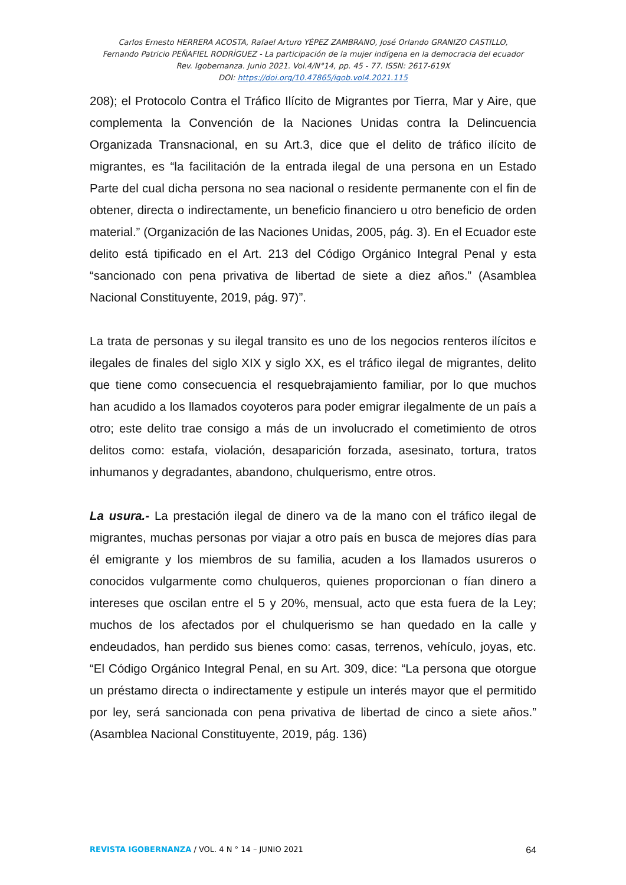Carlos Ernesto HERRERA ACOSTA, Rafael Arturo YÉPEZ ZAMBRANO, José Orlando GRANIZO CASTILLO,
Fernando Patricio PEÑAFIEL RODRÍGUEZ - La participación de la mujer indígena en la democracia del ecuador
Rev. Igobernanza. Junio 2021. Vol.4/N°14, pp. 45 - 77. ISSN: 2617-619X
DOI: https://doi.org/10.47865/igob.vol4.2021.115
208); el Protocolo Contra el Tráfico Ilícito de Migrantes por Tierra, Mar y Aire, que complementa la Convención de la Naciones Unidas contra la Delincuencia Organizada Transnacional, en su Art.3, dice que el delito de tráfico ilícito de migrantes, es “la facilitación de la entrada ilegal de una persona en un Estado Parte del cual dicha persona no sea nacional o residente permanente con el fin de obtener, directa o indirectamente, un beneficio financiero u otro beneficio de orden material.” (Organización de las Naciones Unidas, 2005, pág. 3). En el Ecuador este delito está tipificado en el Art. 213 del Código Orgánico Integral Penal y esta “sancionado con pena privativa de libertad de siete a diez años.” (Asamblea Nacional Constituyente, 2019, pág. 97)”.
La trata de personas y su ilegal transito es uno de los negocios renteros ilícitos e ilegales de finales del siglo XIX y siglo XX, es el tráfico ilegal de migrantes, delito que tiene como consecuencia el resquebrajamiento familiar, por lo que muchos han acudido a los llamados coyoteros para poder emigrar ilegalmente de un país a otro; este delito trae consigo a más de un involucrado el cometimiento de otros delitos como: estafa, violación, desaparición forzada, asesinato, tortura, tratos inhumanos y degradantes, abandono, chulquerismo, entre otros.
La usura.- La prestación ilegal de dinero va de la mano con el tráfico ilegal de migrantes, muchas personas por viajar a otro país en busca de mejores días para él emigrante y los miembros de su familia, acuden a los llamados usureros o conocidos vulgarmente como chulqueros, quienes proporcionan o fían dinero a intereses que oscilan entre el 5 y 20%, mensual, acto que esta fuera de la Ley; muchos de los afectados por el chulquerismo se han quedado en la calle y endeudados, han perdido sus bienes como: casas, terrenos, vehículo, joyas, etc. “El Código Orgánico Integral Penal, en su Art. 309, dice: “La persona que otorgue un préstamo directa o indirectamente y estipule un interés mayor que el permitido por ley, será sancionada con pena privativa de libertad de cinco a siete años.” (Asamblea Nacional Constituyente, 2019, pág. 136)
REVISTA IGOBERNANZA / VOL. 4 N ° 14 – JUNIO 2021 64